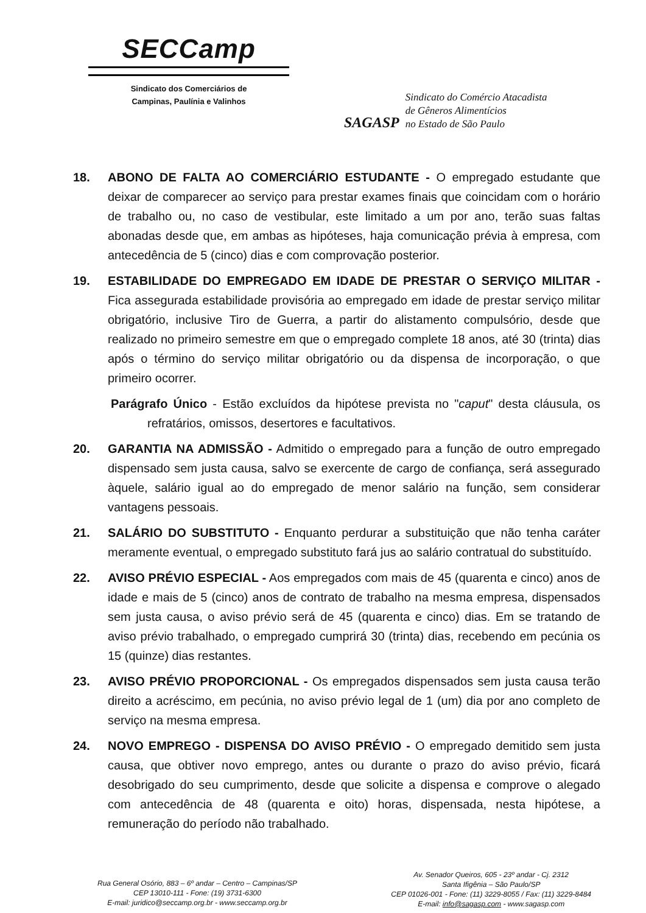SECCamp
Sindicato dos Comerciários de
Campinas, Paulínia e Valinhos
SAGASP
Sindicato do Comércio Atacadista
de Gêneros Alimentícios
no Estado de São Paulo
18. ABONO DE FALTA AO COMERCIÁRIO ESTUDANTE - O empregado estudante que deixar de comparecer ao serviço para prestar exames finais que coincidam com o horário de trabalho ou, no caso de vestibular, este limitado a um por ano, terão suas faltas abonadas desde que, em ambas as hipóteses, haja comunicação prévia à empresa, com antecedência de 5 (cinco) dias e com comprovação posterior.
19. ESTABILIDADE DO EMPREGADO EM IDADE DE PRESTAR O SERVIÇO MILITAR - Fica assegurada estabilidade provisória ao empregado em idade de prestar serviço militar obrigatório, inclusive Tiro de Guerra, a partir do alistamento compulsório, desde que realizado no primeiro semestre em que o empregado complete 18 anos, até 30 (trinta) dias após o término do serviço militar obrigatório ou da dispensa de incorporação, o que primeiro ocorrer.
Parágrafo Único - Estão excluídos da hipótese prevista no "caput" desta cláusula, os refratários, omissos, desertores e facultativos.
20. GARANTIA NA ADMISSÃO - Admitido o empregado para a função de outro empregado dispensado sem justa causa, salvo se exercente de cargo de confiança, será assegurado àquele, salário igual ao do empregado de menor salário na função, sem considerar vantagens pessoais.
21. SALÁRIO DO SUBSTITUTO - Enquanto perdurar a substituição que não tenha caráter meramente eventual, o empregado substituto fará jus ao salário contratual do substituído.
22. AVISO PRÉVIO ESPECIAL - Aos empregados com mais de 45 (quarenta e cinco) anos de idade e mais de 5 (cinco) anos de contrato de trabalho na mesma empresa, dispensados sem justa causa, o aviso prévio será de 45 (quarenta e cinco) dias. Em se tratando de aviso prévio trabalhado, o empregado cumprirá 30 (trinta) dias, recebendo em pecúnia os 15 (quinze) dias restantes.
23. AVISO PRÉVIO PROPORCIONAL - Os empregados dispensados sem justa causa terão direito a acréscimo, em pecúnia, no aviso prévio legal de 1 (um) dia por ano completo de serviço na mesma empresa.
24. NOVO EMPREGO - DISPENSA DO AVISO PRÉVIO - O empregado demitido sem justa causa, que obtiver novo emprego, antes ou durante o prazo do aviso prévio, ficará desobrigado do seu cumprimento, desde que solicite a dispensa e comprove o alegado com antecedência de 48 (quarenta e oito) horas, dispensada, nesta hipótese, a remuneração do período não trabalhado.
Rua General Osório, 883 – 6º andar – Centro – Campinas/SP
CEP 13010-111 - Fone: (19) 3731-6300
E-mail: juridico@seccamp.org.br - www.seccamp.org.br
Av. Senador Queiros, 605 - 23º andar - Cj. 2312
Santa Ifigênia – São Paulo/SP
CEP 01026-001 - Fone: (11) 3229-8055 / Fax: (11) 3229-8484
E-mail: info@sagasp.com - www.sagasp.com